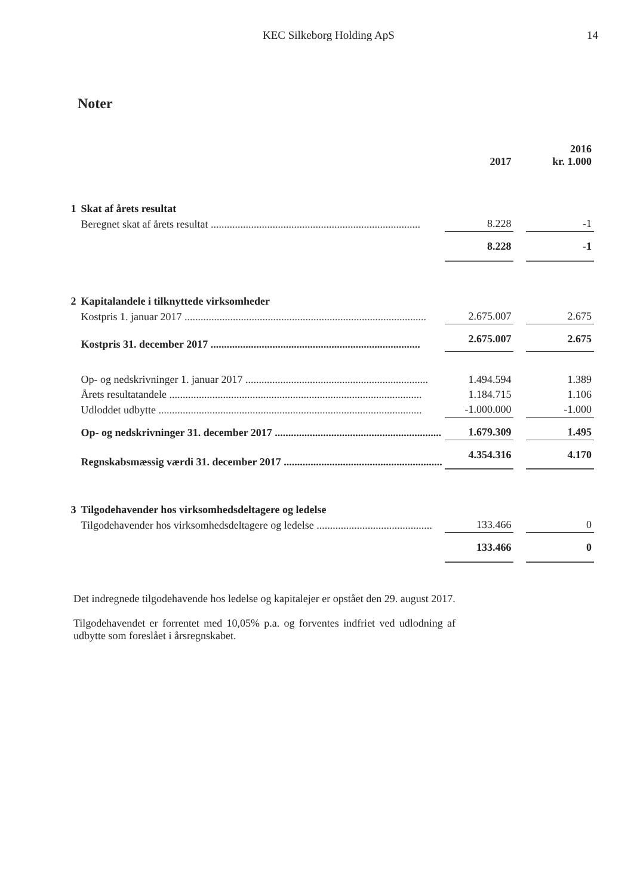KEC Silkeborg Holding ApS 14
Noter
| | | 2017 | | 2016 kr. 1.000 |
| 1 | Skat af årets resultat | | | |
| | Beregnet skat af årets resultat .............................................................................. | 8.228 | | -1 |
| | | 8.228 | | -1 |
| 2 | Kapitalandele i tilknyttede virksomheder | | | |
| | Kostpris 1. januar 2017 .......................................................................................... | 2.675.007 | | 2.675 |
| | Kostpris 31. december 2017 .............................................................................. | 2.675.007 | | 2.675 |
| | Op- og nedskrivninger 1. januar 2017 .................................................................... | 1.494.594 | | 1.389 |
| | Årets resultatandele .............................................................................................. | 1.184.715 | | 1.106 |
| | Udloddet udbytte .................................................................................................. | -1.000.000 | | -1.000 |
| | Op- og nedskrivninger 31. december 2017 .............................................................. | 1.679.309 | | 1.495 |
| | Regnskabsmæssig værdi 31. december 2017 ........................................................... | 4.354.316 | | 4.170 |
| 3 | Tilgodehavender hos virksomhedsdeltagere og ledelse | | | |
| | Tilgodehavender hos virksomhedsdeltagere og ledelse ........................................... | 133.466 | | 0 |
| | | 133.466 | | 0 |
Det indregnede tilgodehavende hos ledelse og kapitalejer er opstået den 29. august 2017.
Tilgodehavendet er forrentet med 10,05% p.a. og forventes indfriet ved udlodning af udbytte som foreslået i årsregnskabet.